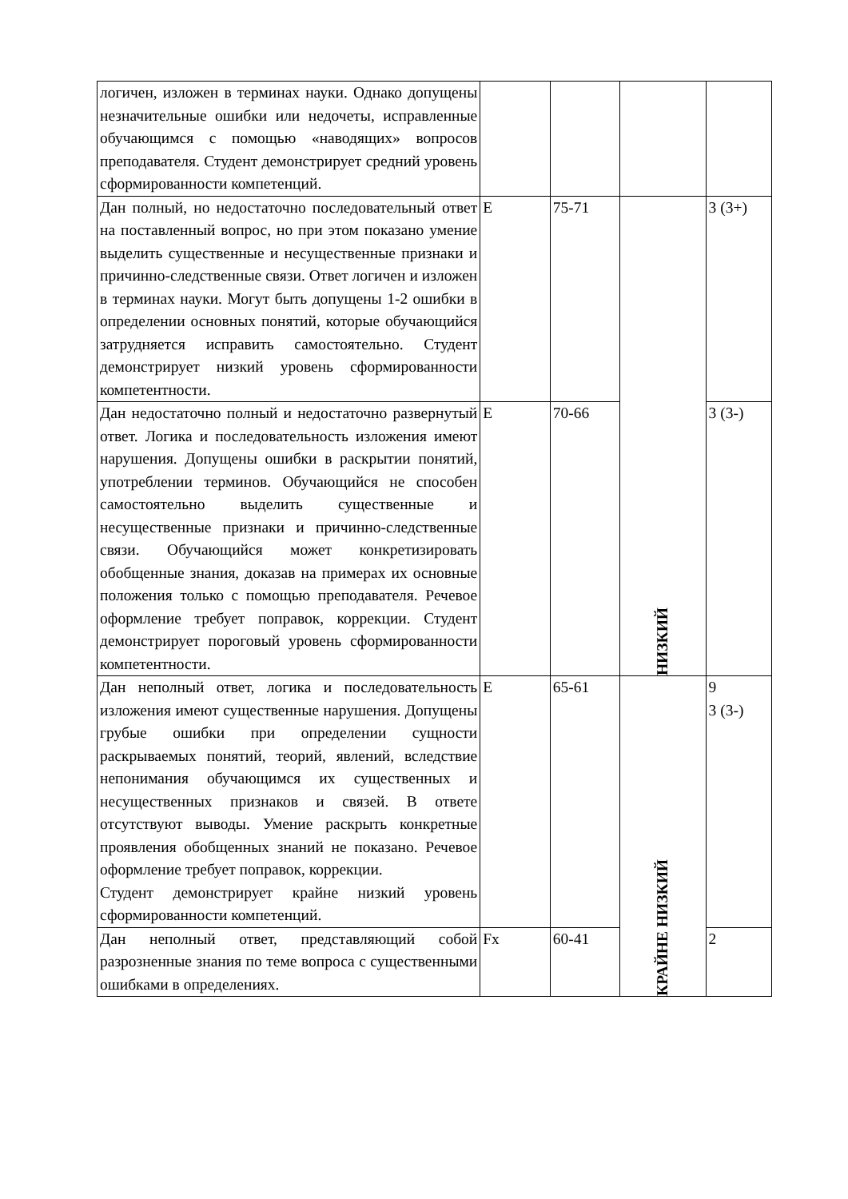| логичен, изложен в терминах науки. Однако допущены незначительные ошибки или недочеты, исправленные обучающимся с помощью «наводящих» вопросов преподавателя. Студент демонстрирует средний уровень сформированности компетенций. | | | | |
| Дан полный, но недостаточно последовательный ответ на поставленный вопрос, но при этом показано умение выделить существенные и несущественные признаки и причинно-следственные связи. Ответ логичен и изложен в терминах науки. Могут быть допущены 1-2 ошибки в определении основных понятий, которые обучающийся затрудняется исправить самостоятельно. Студент демонстрирует низкий уровень сформированности компетентности. | E | 75-71 | НИЗКИЙ | 3 (3+) |
| Дан недостаточно полный и недостаточно развернутый ответ. Логика и последовательность изложения имеют нарушения. Допущены ошибки в раскрытии понятий, употреблении терминов. Обучающийся не способен самостоятельно выделить существенные и несущественные признаки и причинно-следственные связи. Обучающийся может конкретизировать обобщенные знания, доказав на примерах их основные положения только с помощью преподавателя. Речевое оформление требует поправок, коррекции. Студент демонстрирует пороговый уровень сформированности компетентности. | E | 70-66 | | 3 (3-) |
| Дан неполный ответ, логика и последовательность изложения имеют существенные нарушения. Допущены грубые ошибки при определении сущности раскрываемых понятий, теорий, явлений, вследствие непонимания обучающимся их существенных и несущественных признаков и связей. В ответе отсутствуют выводы. Умение раскрыть конкретные проявления обобщенных знаний не показано. Речевое оформление требует поправок, коррекции. Студент демонстрирует крайне низкий уровень сформированности компетенций. | E | 65-61 | КРАЙНЕ НИЗКИЙ | 9 3 (3-) |
| Дан неполный ответ, представляющий собой разрозненные знания по теме вопроса с существенными ошибками в определениях. | Fx | 60-41 | | 2 |